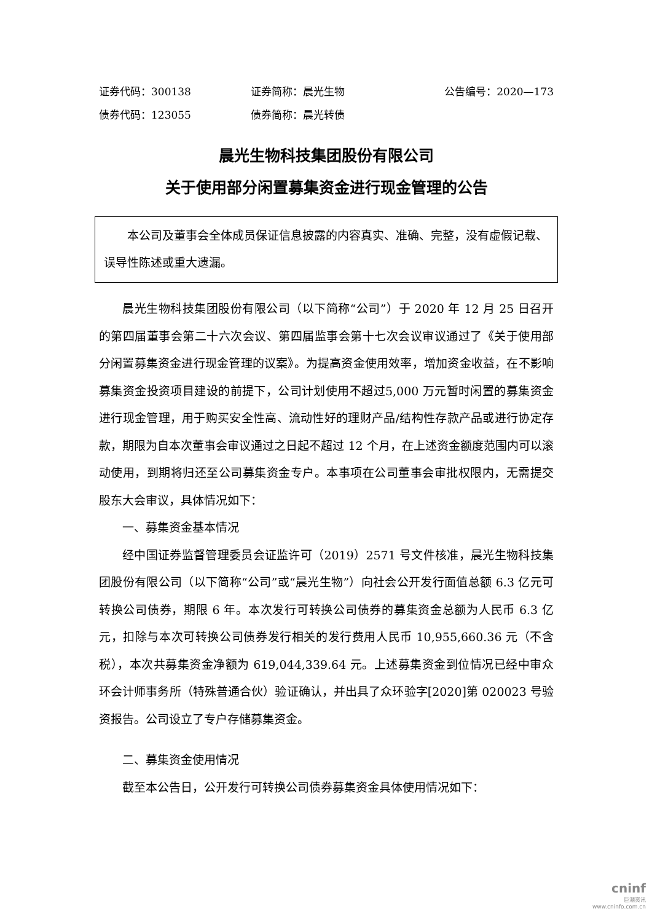证券代码：300138 证券简称：晨光生物 公告编号：2020—173
债券代码：123055 债券简称：晨光转债
晨光生物科技集团股份有限公司
关于使用部分闲置募集资金进行现金管理的公告
本公司及董事会全体成员保证信息披露的内容真实、准确、完整，没有虚假记载、误导性陈述或重大遗漏。
晨光生物科技集团股份有限公司（以下简称“公司”）于 2020 年 12 月 25 日召开的第四届董事会第二十六次会议、第四届监事会第十七次会议审议通过了《关于使用部分闲置募集资金进行现金管理的议案》。为提高资金使用效率，增加资金收益，在不影响募集资金投资项目建设的前提下，公司计划使用不超过5,000 万元暂时闲置的募集资金进行现金管理，用于购买安全性高、流动性好的理财产品/结构性存款产品或进行协定存款，期限为自本次董事会审议通过之日起不超过 12 个月，在上述资金额度范围内可以滚动使用，到期将归还至公司募集资金专户。本事项在公司董事会审批权限内，无需提交股东大会审议，具体情况如下：
一、募集资金基本情况
经中国证券监督管理委员会证监许可（2019）2571 号文件核准，晨光生物科技集团股份有限公司（以下简称“公司”或“晨光生物”）向社会公开发行面值总额 6.3 亿元可转换公司债券，期限 6 年。本次发行可转换公司债券的募集资金总额为人民币 6.3 亿元，扣除与本次可转换公司债券发行相关的发行费用人民币 10,955,660.36 元（不含税），本次共募集资金净额为 619,044,339.64 元。上述募集资金到位情况已经中审众环会计师事务所（特殊普通合伙）验证确认，并出具了众环验字[2020]第 020023 号验资报告。公司设立了专户存储募集资金。
二、募集资金使用情况
截至本公告日，公开发行可转换公司债券募集资金具体使用情况如下：
cninf
巨潮资讯
www.cninfo.com.cn